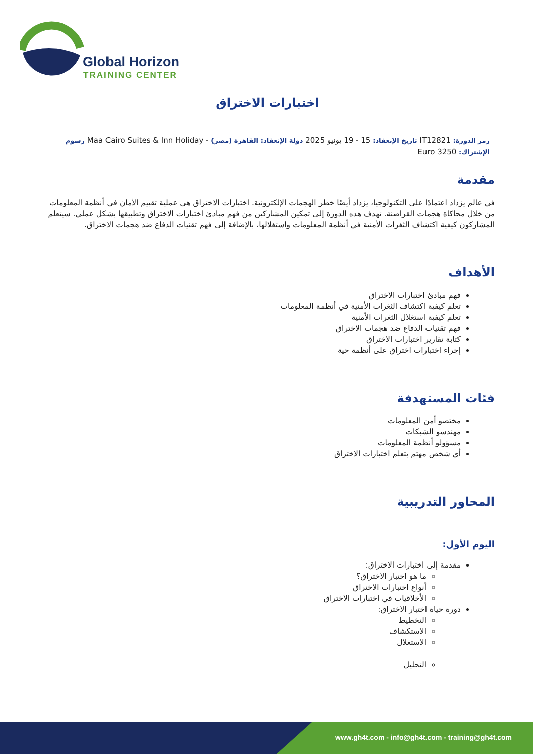Global Horizon
TRAINING CENTER
اختبارات الاختراق
رمز الدورة: IT12821 تاريخ الإنعقاد: 15 - 19 يونيو 2025 دولة الإنعقاد: القاهرة (مصر) - Maa Cairo Suites & Inn Holiday رسوم الإشتراك: 3250 Euro
مقدمة
في عالم يزداد اعتمادًا على التكنولوجيا، يزداد أيضًا خطر الهجمات الإلكترونية. اختبارات الاختراق هي عملية تقييم الأمان في أنظمة المعلومات من خلال محاكاة هجمات القراصنة. تهدف هذه الدورة إلى تمكين المشاركين من فهم مبادئ اختبارات الاختراق وتطبيقها بشكل عملي. سيتعلم المشاركون كيفية اكتشاف الثغرات الأمنية في أنظمة المعلومات واستغلالها، بالإضافة إلى فهم تقنيات الدفاع ضد هجمات الاختراق.
الأهداف
فهم مبادئ اختبارات الاختراق
تعلم كيفية اكتشاف الثغرات الأمنية في أنظمة المعلومات
تعلم كيفية استغلال الثغرات الأمنية
فهم تقنيات الدفاع ضد هجمات الاختراق
كتابة تقارير اختبارات الاختراق
إجراء اختبارات اختراق على أنظمة حية
فئات المستهدفة
مختصو أمن المعلومات
مهندسو الشبكات
مسؤولو أنظمة المعلومات
أي شخص مهتم بتعلم اختبارات الاختراق
المحاور التدريبية
اليوم الأول:
مقدمة إلى اختبارات الاختراق:
ما هو اختبار الاختراق؟
أنواع اختبارات الاختراق
الأخلاقيات في اختبارات الاختراق
دورة حياة اختبار الاختراق:
التخطيط
الاستكشاف
الاستغلال
التحليل
www.gh4t.com - info@gh4t.com - training@gh4t.com